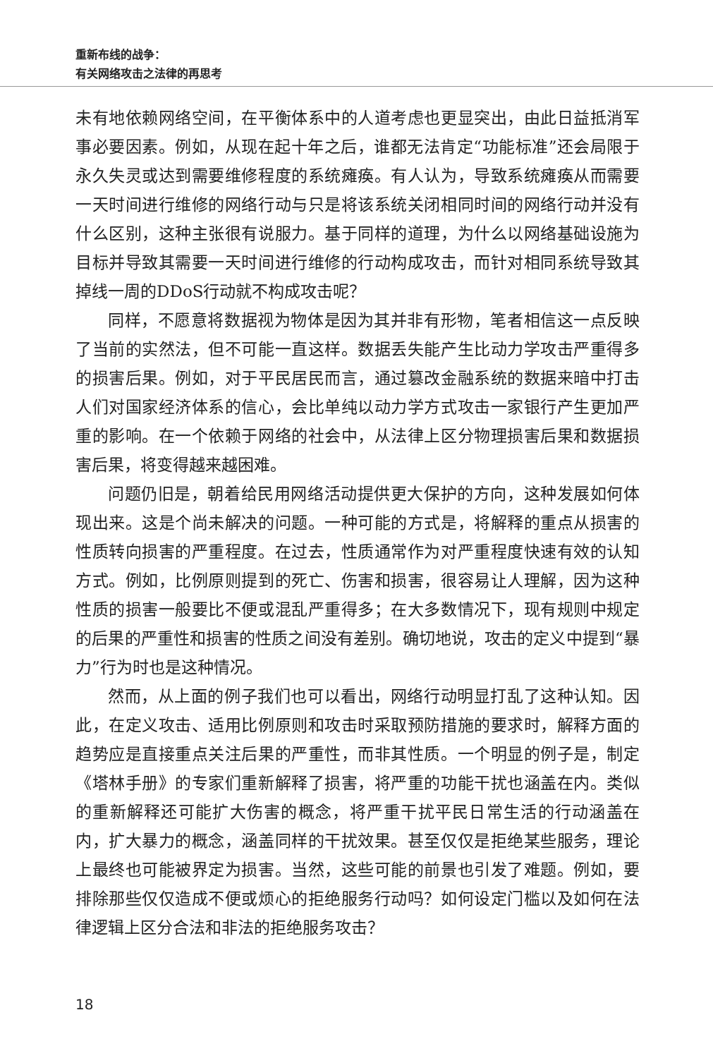重新布线的战争：
有关网络攻击之法律的再思考
未有地依赖网络空间，在平衡体系中的人道考虑也更显突出，由此日益抵消军事必要因素。例如，从现在起十年之后，谁都无法肯定“功能标准”还会局限于永久失灵或达到需要维修程度的系统瘫痪。有人认为，导致系统瘫痪从而需要一天时间进行维修的网络行动与只是将该系统关闭相同时间的网络行动并没有什么区别，这种主张很有说服力。基于同样的道理，为什么以网络基础设施为目标并导致其需要一天时间进行维修的行动构成攻击，而针对相同系统导致其掉线一周的DDoS行动就不构成攻击呢？
同样，不愿意将数据视为物体是因为其并非有形物，笔者相信这一点反映了当前的实然法，但不可能一直这样。数据丢失能产生比动力学攻击严重得多的损害后果。例如，对于平民居民而言，通过篡改金融系统的数据来暗中打击人们对国家经济体系的信心，会比单纯以动力学方式攻击一家银行产生更加严重的影响。在一个依赖于网络的社会中，从法律上区分物理损害后果和数据损害后果，将变得越来越困难。
问题仍旧是，朝着给民用网络活动提供更大保护的方向，这种发展如何体现出来。这是个尚未解决的问题。一种可能的方式是，将解释的重点从损害的性质转向损害的严重程度。在过去，性质通常作为对严重程度快速有效的认知方式。例如，比例原则提到的死亡、伤害和损害，很容易让人理解，因为这种性质的损害一般要比不便或混乱严重得多；在大多数情况下，现有规则中规定的后果的严重性和损害的性质之间没有差别。确切地说，攻击的定义中提到“暴力”行为时也是这种情况。
然而，从上面的例子我们也可以看出，网络行动明显打乱了这种认知。因此，在定义攻击、适用比例原则和攻击时采取预防措施的要求时，解释方面的趋势应是直接重点关注后果的严重性，而非其性质。一个明显的例子是，制定《塔林手册》的专家们重新解释了损害，将严重的功能干扰也涵盖在内。类似的重新解释还可能扩大伤害的概念，将严重干扰平民日常生活的行动涵盖在内，扩大暴力的概念，涵盖同样的干扰效果。甚至仅仅是拒绝某些服务，理论上最终也可能被界定为损害。当然，这些可能的前景也引发了难题。例如，要排除那些仅仅造成不便或烦心的拒绝服务行动吗？如何设定门槛以及如何在法律逻辑上区分合法和非法的拒绝服务攻击？
18